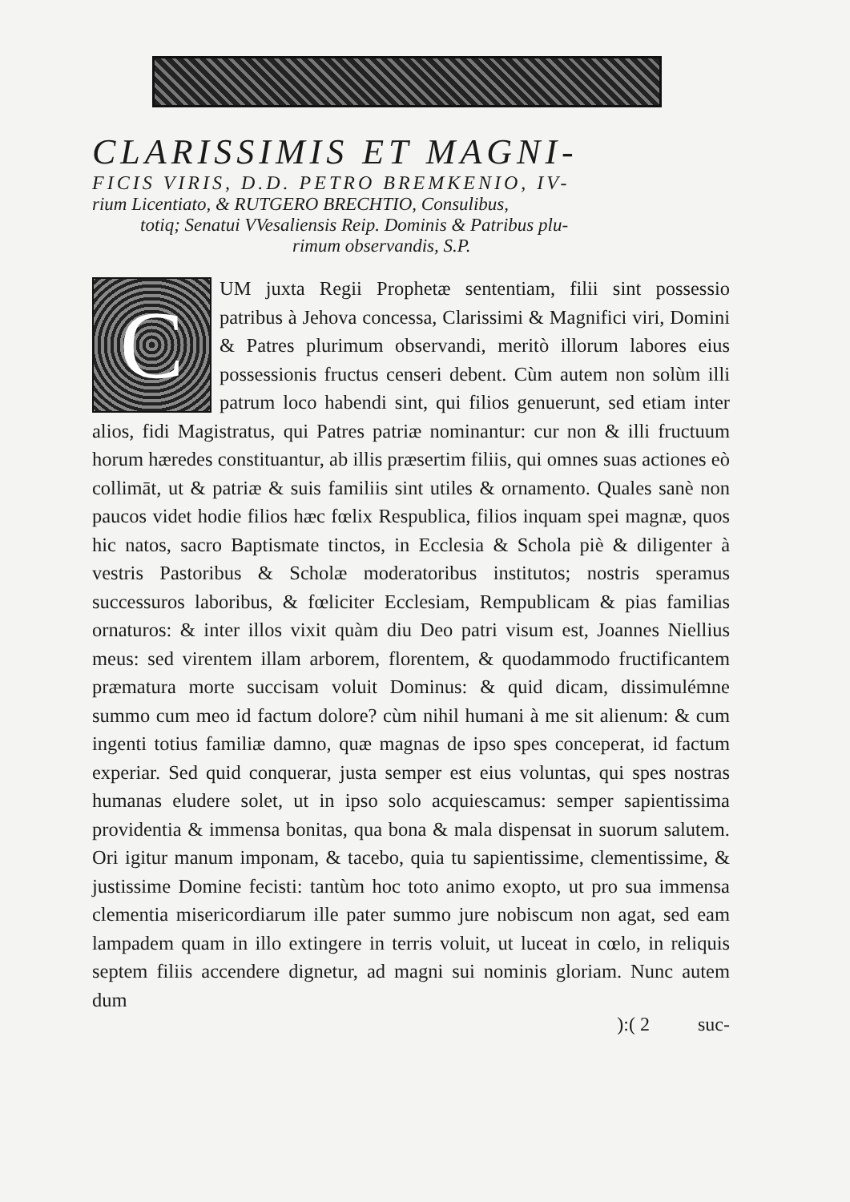CLARISSIMIS ET MAGNI-
FICIS VIRIS, D.D. PETRO BREMKENIO, IV-
rium Licentiato, & RUTGERO BRECHTIO, Consulibus,
totiq; Senatui VVesaliensis Reip. Dominis & Patribus plu-
rimum observandis, S.P.
C
UM juxta Regii Prophetæ sententiam, filii sint possessio patribus à Jehova concessa, Clarissimi & Magnifici viri, Domini & Patres plurimum observandi, meritò illorum labores eius possessionis fructus censeri debent. Cùm autem non solùm illi patrum loco habendi sint, qui filios genuerunt, sed etiam inter alios, fidi Magistratus, qui Patres patriæ nominantur: cur non & illi fructuum horum hæredes constituantur, ab illis præsertim filiis, qui omnes suas actiones eò collimāt, ut & patriæ & suis familiis sint utiles & ornamento. Quales sanè non paucos videt hodie filios hæc fœlix Respublica, filios inquam spei magnæ, quos hic natos, sacro Baptismate tinctos, in Ecclesia & Schola piè & diligenter à vestris Pastoribus & Scholæ moderatoribus institutos; nostris speramus successuros laboribus, & fœliciter Ecclesiam, Rempublicam & pias familias ornaturos: & inter illos vixit quàm diu Deo patri visum est, Joannes Niellius meus: sed virentem illam arborem, florentem, & quodammodo fructificantem præmatura morte succisam voluit Dominus: & quid dicam, dissimulémne summo cum meo id factum dolore? cùm nihil humani à me sit alienum: & cum ingenti totius familiæ damno, quæ magnas de ipso spes conceperat, id factum experiar. Sed quid conquerar, justa semper est eius voluntas, qui spes nostras humanas eludere solet, ut in ipso solo acquiescamus: semper sapientissima providentia & immensa bonitas, qua bona & mala dispensat in suorum salutem. Ori igitur manum imponam, & tacebo, quia tu sapientissime, clementissime, & justissime Domine fecisti: tantùm hoc toto animo exopto, ut pro sua immensa clementia misericordiarum ille pater summo jure nobiscum non agat, sed eam lampadem quam in illo extingere in terris voluit, ut luceat in cœlo, in reliquis septem filiis accendere dignetur, ad magni sui nominis gloriam. Nunc autem dum
):( 2 suc-